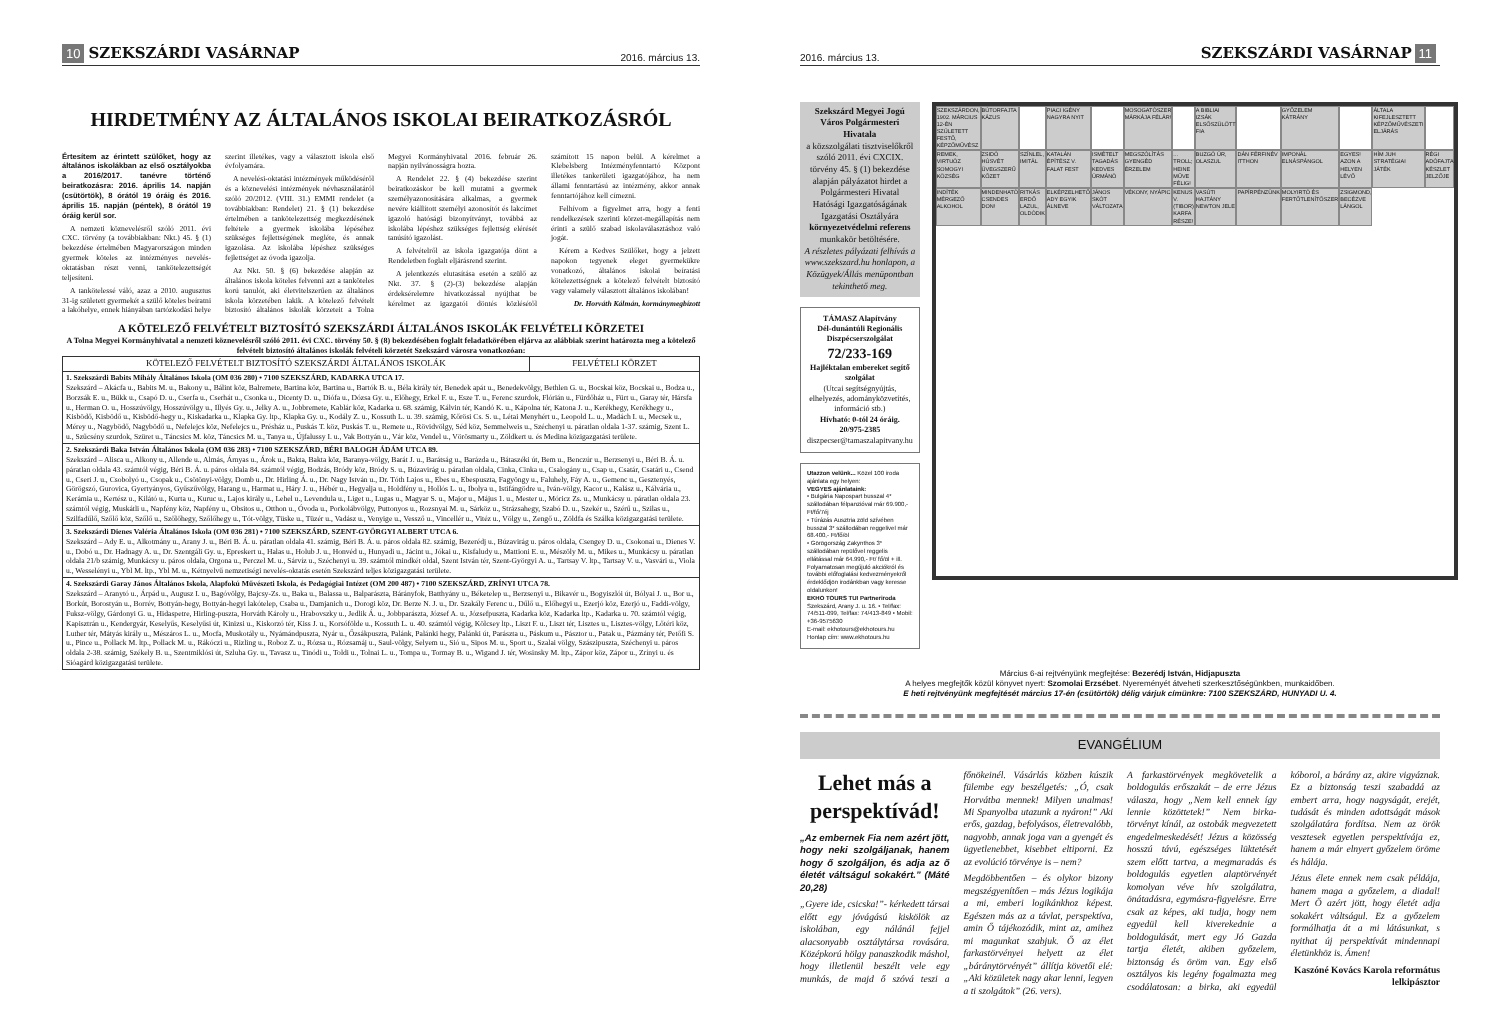10 SZEKSZÁRDI VASÁRNAP
2016. március 13.
HIRDETMÉNY AZ ÁLTALÁNOS ISKOLAI BEIRATKOZÁSRÓL
Értesítem az érintett szülőket, hogy az általános iskolákban az első osztályokba a 2016/2017. tanévre történő beiratkozásra: 2016. április 14. napján (csütörtök), 8 órától 19 óráig és 2016. április 15. napján (péntek), 8 órától 19 óráig kerül sor.
A nemzeti köznevelésről szóló 2011. évi CXC. törvény (a továbbiakban: Nkt.) 45. § (1) bekezdése értelmében Magyarországon minden gyermek köteles az intézményes nevelés-oktatásban részt venni, tankötelezettségét teljesíteni.
A tankötelessé váló, azaz a 2010. augusztus 31-ig született gyermekét a szülő köteles beíratni a lakóhelye, ennek hiányában tartózkodási helye szerint illetékes, vagy a választott iskola első évfolyamára.
A nevelési-oktatási intézmények működéséről és a köznevelési intézmények névhasználatáról szóló 20/2012. (VIII. 31.) EMMI rendelet (a továbbiakban: Rendelet) 21. § (1) bekezdése értelmében a tankötelezettség megkezdésének feltétele a gyermek iskolába lépéséhez szükséges fejlettségének megléte, és annak igazolása. Az iskolába lépéshez szükséges fejlettséget az óvoda igazolja.
Az Nkt. 50. § (6) bekezdése alapján az általános iskola köteles felvenni azt a tanköteles korú tanulót, aki életvitelszerűen az általános iskola körzetében lakik. A kötelező felvételt biztosító általános iskolák körzeteit a Tolna Megyei Kormányhivatal 2016. február 26. napján nyilvánosságra hozta.
A Rendelet 22. § (4) bekezdése szerint beiratkozáskor be kell mutatni a gyermek személyazonosítására alkalmas, a gyermek nevére kiállított személyi azonosítót és lakcímet igazoló hatósági bizonyítványt, továbbá az iskolába lépéshez szükséges fejlettség elérését tanúsító igazolást.
A felvételről az iskola igazgatója dönt a Rendeletben foglalt eljárásrend szerint.
A jelentkezés elutasítása esetén a szülő az Nkt. 37. § (2)-(3) bekezdése alapján érdeksérelemre hivatkozással nyújthat be kérelmet az igazgatói döntés közlésétől számított 15 napon belül. A kérelmet a Klebelsberg Intézményfenntartó Központ illetékes tankerületi igazgatójához, ha nem állami fenntartású az intézmény, akkor annak fenntartójához kell címezni.
Felhívom a figyelmet arra, hogy a fenti rendelkezések szerinti körzet-megállapítás nem érinti a szülő szabad iskolaválasztáshoz való jogát.
Kérem a Kedves Szülőket, hogy a jelzett napokon tegyenek eleget gyermekükre vonatkozó, általános iskolai beíratási kötelezettségnek a kötelező felvételt biztosító vagy valamely választott általános iskolában!
Dr. Horváth Kálmán, kormánymegbízott
A KÖTELEZŐ FELVÉTELT BIZTOSÍTÓ SZEKSZÁRDI ÁLTALÁNOS ISKOLÁK FELVÉTELI KÖRZETEI
A Tolna Megyei Kormányhivatal a nemzeti köznevelésről szóló 2011. évi CXC. törvény 50. § (8) bekezdésében foglalt feladatkörében eljárva az alábbiak szerint határozta meg a kötelező felvételt biztosító általános iskolák felvételi körzetét Szekszárd városra vonatkozóan:
| KÖTELEZŐ FELVÉTELT BIZTOSÍTÓ SZEKSZÁRDI ÁLTALÁNOS ISKOLÁK | FELVÉTELI KÖRZET |
| --- | --- |
| 1. Szekszárdi Babits Mihály Általános Iskola (OM 036 280) • 7100 SZEKSZÁRD, KADARKA UTCA 17. Szekszárd – Akácfa u., Babits M. u., Bakony u., Bálint köz, Balremete, Bartina köz, Bartina u., Bartók B. u., Béla király tér, Benedek apát u., Benedekvölgy, Bethlen G. u., Bocskai köz, Bocskai u., Bodza u., Borzsák E. u., Bükk u., Csapó D. u., Cserfa u., Cserhát u., Csonka u., Dicenty D. u., Diófa u., Dózsa Gy. u., Előhegy, Erkel F. u., Esze T. u., Ferenc szurdok, Flórián u., Fürdőház u., Fürt u., Garay tér, Hársfa u., Herman O. u., Hosszúvölgy, Hosszúvölgy u., Illyés Gy. u., Jelky A. u., Jobbremete, Kablár köz, Kadarka u. 68. számig, Kálvin tér, Kandó K. u., Kápolna tér, Katona J. u., Kerékhegy, Kerékhegy u., Kisbödő, Kisbödő u., Kisbödő-hegy u., Kiskadarka u., Klapka Gy. ltp., Klapka Gy. u., Kodály Z. u., Kossuth L. u. 39. számig, Kőrösi Cs. S. u., Létai Menyhért u., Leopold L. u., Madách I. u., Mecsek u., Mérey u., Nagybödő, Nagybödő u., Nefelejcs köz, Nefelejcs u., Présház u., Puskás T. köz, Puskás T. u., Remete u., Rövidvölgy, Séd köz, Semmelweis u., Széchenyi u. páratlan oldala 1-37. számig, Szent L. u., Szűcsény szurdok, Szüret u., Táncsics M. köz, Táncsics M. u., Tanya u., Újfalussy I. u., Vak Bottyán u., Vár köz, Vendel u., Vörösmarty u., Zöldkert u. és Medina közigazgatási területe. | |
| 2. Szekszárdi Baka István Általános Iskola (OM 036 283) • 7100 SZEKSZÁRD, BÉRI BALOGH ÁDÁM UTCA 89. Szekszárd – Alisca u., Alkony u., Allende u., Almás, Árnyas u., Árok u., Bakta, Bakta köz, Baranya-völgy, Barát J. u., Barátság u., Barázda u., Bátaszéki út, Bem u., Benczúr u., Berzsenyi u., Béri B. Á. u. páratlan oldala 43. számtól végig, Béri B. Á. u. páros oldala 84. számtól végig, Bodzás, Bródy köz, Bródy S. u., Búzavirág u. páratlan oldala, Cinka, Cinka u., Csalogány u., Csap u., Csatár, Csatári u., Csend u., Cseri J. u., Csobolyó u., Csopak u., Csötönyi-völgy, Domb u., Dr. Hirling Á. u., Dr. Nagy István u., Dr. Tóth Lajos u., Ebes u., Ebespuszta, Fagyöngy u., Faluhely, Fáy A. u., Gemenc u., Gesztenyés, Görögszó, Gurovica, Gyertyányos, Gyűszűvölgy, Harang u., Harmat u., Háry J. u., Hébér u., Hegyalja u., Holdfény u., Hollós L. u., Ibolya u., Istifángödre u., Iván-völgy, Kacor u., Kalász u., Kálvária u., Kerámia u., Kertész u., Kilátó u., Kurta u., Kuruc u., Lajos király u., Lehel u., Levendula u., Liget u., Lugas u., Magyar S. u., Major u., Május 1. u., Mester u., Móricz Zs. u., Munkácsy u. páratlan oldala 23. számtól végig, Muskátli u., Napfény köz, Napfény u., Obsitos u., Otthon u., Óvoda u., Porkolábvölgy, Puttonyos u., Rozsnyai M. u., Sárköz u., Strázsahegy, Szabó D. u., Szekér u., Szérű u., Szilas u., Szilfadűlő, Szőlő köz, Szőlő u., Szőlőhegy, Szőlőhegy u., Tót-völgy, Tüske u., Tüzér u., Vadász u., Venyige u., Vessző u., Vincellér u., Vitéz u., Völgy u., Zengő u., Zöldfa és Szálka közigazgatási területe. | |
| 3. Szekszárdi Dienes Valéria Általános Iskola (OM 036 281) • 7100 SZEKSZÁRD, SZENT-GYÖRGYI ALBERT UTCA 6. Szekszárd – Ady E. u., Alkotmány u., Arany J. u., Béri B. Á. u. páratlan oldala 41. számig, Béri B. Á. u. páros oldala 82. számig, Bezerédj u., Búzavirág u. páros oldala, Csengey D. u., Csokonai u., Dienes V. u., Dobó u., Dr. Hadnagy A. u., Dr. Szentgáli Gy. u., Epreskert u., Halas u., Holub J. u., Honvéd u., Hunyadi u., Jácint u., Jókai u., Kisfaludy u., Mattioni E. u., Mészöly M. u., Mikes u., Munkácsy u. páratlan oldala 21/b számig, Munkácsy u. páros oldala, Orgona u., Perczel M. u., Sárvíz u., Széchenyi u. 39. számtól mindkét oldal, Szent István tér, Szent-Györgyi A. u., Tartsay V. ltp., Tartsay V. u., Vasvári u., Viola u., Wesselényi u., Ybl M. ltp., Ybl M. u., Kétnyelvű nemzetiségi nevelés-oktatás esetén Szekszárd teljes közigazgatási területe. | |
| 4. Szekszárdi Garay János Általános Iskola, Alapfokú Művészeti Iskola, és Pedagógiai Intézet (OM 200 487) • 7100 SZEKSZÁRD, ZRÍNYI UTCA 78. Szekszárd – Arany­tó u., Árpád u., Augusz I. u., Bagóvölgy, Bajcsy-Zs. u., Baka u., Balassa u., Balparászta, Bárányfok, Batthyány u., Béketelep u., Berzsenyi u., Bikavér u., Bogyiszlói út, Bólyai J. u., Bor u., Borkút, Borostyán u., Borrév, Bottyán-hegy, Bottyán-hegyi lakótelep, Csaba u., Damjanich u., Dorogi köz, Dr. Berze N. J. u., Dr. Szakály Ferenc u., Dűlő u., Előhegyi u., Ezerjó köz, Ezerjó u., Faddi-völgy, Fuksz-völgy, Gárdonyi G. u., Hidaspetre, Hirling-puszta, Horváth Károly u., Hrabovszky u., Jedlik Á. u., Jobbparászta, József A. u., Józsefpuszta, Kadarka köz, Kadarka ltp., Kadarka u. 70. számtól végig, Kapisztrán u., Kendergyár, Keselyűs, Keselyűsi út, Kinizsi u., Kiskorzó tér, Kiss J. u., Korsófölde u., Kossuth L. u. 40. számtól végig, Kölcsey ltp., Liszt F. u., Liszt tér, Lisztes u., Lisztes-völgy, Lőtéri köz, Luther tér, Mátyás király u., Mészáros L. u., Mocfa, Muskotály u., Nyámándpuszta, Nyár u., Őzsákpuszta, Palánk, Palánki hegy, Palánki út, Parászta u., Páskum u., Pásztor u., Patak u., Pázmány tér, Petőfi S. u., Pince u., Pollack M. ltp., Pollack M. u., Rákóczi u., Rizling u., Roboz Z. u., Rózsa u., Rózsamáj u., Saul-völgy, Selyem u., Sió u., Sipos M. u., Sport u., Szalai völgy, Szászipuszta, Széchenyi u. páros oldala 2-38. számig, Székely B. u., Szentmiklósi út, Szluha Gy. u., Tavasz u., Tinódi u., Toldi u., Tolnai L. u., Tompa u., Tormay B. u., Wigand J. tér, Wosinsky M. ltp., Zápor köz, Zápor u., Zrínyi u. és Sióagárd közigazgatási területe. | |
2016. március 13.
SZEKSZÁRDI VASÁRNAP 11
Szekszárd Megyei Jogú Város Polgármesteri Hivatala
a közszolgálati tisztviselőkről szóló 2011. évi CXCIX. törvény 45. § (1) bekezdése alapján pályázatot hirdet a Polgármesteri Hivatal Hatósági Igazgatóságának Igazgatási Osztályára környezetvédelmi referens munkakör betöltésére.
A részletes pályázati felhívás a www.szekszard.hu honlapon, a Közügyek/Állás menüpontban tekinthető meg.
TÁMASZ Alapítvány
Dél-dunántúli Regionális Diszpécserszolgálat
72/233-169
Hajléktalan embereket segítő szolgálat
(Utcai segítségnyújtás, elhelyezés, adományközvetítés, információ stb.)
Hívható: 0-tól 24 óráig. 20/975-2385
diszpecser@tamaszalapitvany.hu
Utazzon velünk... Közel 100 iroda ajánlata egy helyen:
VEGYES ajánlataink:
• Bulgária Napospart busszal 4* szállodában félpanzióval már 69.900,- Ft/fő/7éj
• Túrázás Ausztria zöld szívében busszal 3* szállodában reggelivel már 68.400,- Ft/fő/öl
• Görögország Zakynthos 3* szállodában repülővel reggelis ellátással már 64.990,- Ft/ fő/öl + ill.
Folyamatosan megújuló akciókról és további előfoglalási kedvezményekről érdeklődjön irodánkban vagy keresse oldalunkon!
EKHO TOURS TUI Partneriroda
Szekszárd, Arany J. u. 16. • Tel/fax: 74/511-099, Tel/fax: 74/413-849 • Mobil: +36-9575630
E-mail: ekhotours@ekhotours.hu
Honlap cím: www.ekhotours.hu
SZEKSZÁRDON, 1902. MÁRCIUS 12-ÉN SZÜLETETT FESTŐ, KÉPZŐMŰVÉSZ
BÚTORFAJTA KÁZUS
PIACI IGÉNY NAGYRA NYIT
MOSOGATÓSZER MÁRKÁJA FÉLÁR!
A BIBLIAI IZSÁK ELSŐSZÜLÖTT FIA
GYŐZELEM KÁTRÁNY
ÁLTALA KIFEJLESZTETT KÉPZŐMŰVÉSZETI ELJÁRÁS
REMEK, VIRTUÓZ SOMOGYI KÖZSÉG
ZSIDÓ HÚSVÉT ÜVEGSZERŰ KŐZET
SZÍNLEL, IMITÁL
KATALÁN ÉPÍTÉSZ V. FALAT FEST
ISMÉTELT TAGADÁS KEDVES ÜRMÁNÖ
MEGSZÓLÍTÁS GYENGÉD ÉRZELEM
... TROLL; HEINE MŰVE FÉLIG!
BUZGÓ ÚR, OLASZUL
DÁN FÉRFINÉV ITTHON
IMPONÁL ELNÁSPÁNGOL
EGYES! AZON A HELYEN LÉVŐ
HÍM JUH STRATÉGIAI JÁTÉK
RÉGI ADÓFAJTA KÉSZLET JELZŐJE
INDÍTÉK MÉRGEZŐ ALKOHOL
MINDENHATÓ CSENDES DON!
RITKÁS ERDŐ LAZUL, OLDÓDIK
ELKÉPZELHETŐ ADY EGYIK ÁLNEVE
JÁNOS SKÓT VÁLTOZATA
VÉKONY, NYÁPIC
KENUS V. (TIBOR) KARFA RÉSZE!
VASÚTI HAJTÁNY NEWTON JELE
PAPÍRPÉNZÜNK
MOLYIRTÓ ÉS FERTŐTLENÍTŐSZER
ZSIGMOND, BECÉZVE LÁNGOL
Március 6-ai rejtvényünk megfejtése: Bezerédj István, Hidjapuszta
A helyes megfejtők közül könyvet nyert: Szomolai Erzsébet. Nyereményét átveheti szerkesztőségünkben, munkaidőben.
E heti rejtvényünk megfejtését március 17-én (csütörtök) délig várjuk címünkre: 7100 SZEKSZÁRD, HUNYADI U. 4.
EVANGÉLIUM
Lehet más a perspektívád!
„Az embernek Fia nem azért jött, hogy neki szolgáljanak, hanem hogy ő szolgáljon, és adja az ő életét váltságul sokakért.” (Máté 20,28)
„Gyere ide, csicska!”- kérkedett társai előtt egy jóvágású kiskölök az iskolában, egy nálánál fejjel alacsonyabb osztálytársa rovására. Középkorú hölgy panaszkodik máshol, hogy illetlenül beszélt vele egy munkás, de majd ő szóvá teszi a főnökeinél. Vásárlás közben kúszik fülembe egy beszélgetés: „Ó, csak Horvátba mennek! Milyen unalmas! Mi Spanyolba utazunk a nyáron!” Aki erős, gazdag, befolyásos, életrevalóbb, nagyobb, annak joga van a gyengét és ügyetlenebbet, kisebbet eltiporni. Ez az evolúció törvénye is – nem?
Megdöbbentően – és olykor bizony megszégyenítően – más Jézus logikája a mi, emberi logikánkhoz képest. Egészen más az a távlat, perspektíva, amin Ő tájékozódik, mint az, amihez mi magunkat szabjuk. Ő az élet farkastörvényei helyett az élet „báránytörvényét” állítja követői elé: „Aki közületek nagy akar lenni, legyen a ti szolgátok” (26. vers).
A farkastörvények megkövetelik a boldogulás erőszakát – de erre Jézus válasza, hogy „Nem kell ennek így lennie közöttetek!” Nem birka-törvényt kínál, az ostobák megvezetett engedelmeskedését! Jézus a közösség hosszú távú, egészséges lüktetését szem előtt tartva, a megmaradás és boldogulás egyetlen alaptörvényét komolyan véve hív szolgálatra, önátadásra, egymásra-figyelésre. Erre csak az képes, aki tudja, hogy nem egyedül kell kiverekednie a boldogulását, mert egy Jó Gazda tartja életét, akiben győzelem, biztonság és öröm van. Egy első osztályos kis legény fogalmazta meg csodálatosan: a birka, aki egyedül kóborol, a bárány az, akire vigyáznak. Ez a biztonság teszi szabaddá az embert arra, hogy nagyságát, erejét, tudását és minden adottságát mások szolgálatára fordítsa. Nem az örök vesztesek egyetlen perspektívája ez, hanem a már elnyert győzelem öröme és hálája.
Jézus élete ennek nem csak példája, hanem maga a győzelem, a diadal! Mert Ő azért jött, hogy életét adja sokakért váltságul. Ez a győzelem formálhatja át a mi látásunkat, s nyithat új perspektívát mindennapi életünkhöz is. Ámen!
Kaszóné Kovács Karola református lelkipásztor